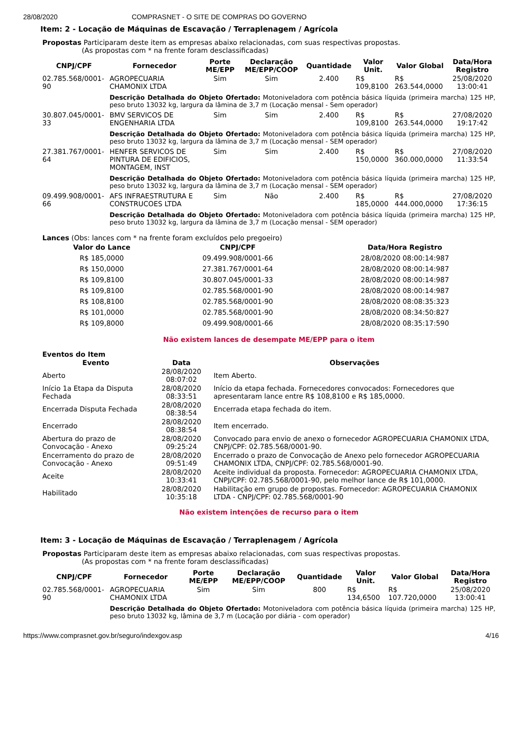28/08/2020 COMPRASNET - O SITE DE COMPRAS DO GOVERNO
Item: 2 - Locação de Máquinas de Escavação / Terraplenagem / Agrícola
Propostas Participaram deste item as empresas abaixo relacionadas, com suas respectivas propostas.
(As propostas com * na frente foram desclassificadas)
| CNPJ/CPF | Fornecedor | Porte ME/EPP | Declaração ME/EPP/COOP | Quantidade | Valor Unit. | Valor Global | Data/Hora Registro |
| --- | --- | --- | --- | --- | --- | --- | --- |
| 02.785.568/0001-90 | AGROPECUARIA CHAMONIX LTDA | Sim | Sim | 2.400 | R$ 109,8100 | R$ 263.544,0000 | 25/08/2020 13:00:41 |
| | Descrição Detalhada do Objeto Ofertado: Motoniveladora com potência básica líquida (primeira marcha) 125 HP, peso bruto 13032 kg, largura da lâmina de 3,7 m (Locação mensal - Sem operador) | | | | | | |
| 30.807.045/0001-33 | BMV SERVICOS DE ENGENHARIA LTDA | Sim | Sim | 2.400 | R$ 109,8100 | R$ 263.544,0000 | 27/08/2020 19:17:42 |
| | Descrição Detalhada do Objeto Ofertado: Motoniveladora com potência básica líquida (primeira marcha) 125 HP, peso bruto 13032 kg, largura da lâmina de 3,7 m (Locação mensal - SEM operador) | | | | | | |
| 27.381.767/0001-64 | HENFER SERVICOS DE PINTURA DE EDIFICIOS, MONTAGEM, INST | Sim | Sim | 2.400 | R$ 150,0000 | R$ 360.000,0000 | 27/08/2020 11:33:54 |
| | Descrição Detalhada do Objeto Ofertado: Motoniveladora com potência básica líquida (primeira marcha) 125 HP, peso bruto 13032 kg, largura da lâmina de 3,7 m (Locação mensal - SEM operador) | | | | | | |
| 09.499.908/0001-66 | AFS INFRAESTRUTURA E CONSTRUCOES LTDA | Sim | Não | 2.400 | R$ 185,0000 | R$ 444.000,0000 | 27/08/2020 17:36:15 |
| | Descrição Detalhada do Objeto Ofertado: Motoniveladora com potência básica líquida (primeira marcha) 125 HP, peso bruto 13032 kg, largura da lâmina de 3,7 m (Locação mensal - SEM operador) | | | | | | |
Lances (Obs: lances com * na frente foram excluídos pelo pregoeiro)
| Valor do Lance | CNPJ/CPF | Data/Hora Registro |
| --- | --- | --- |
| R$ 185,0000 | 09.499.908/0001-66 | 28/08/2020 08:00:14:987 |
| R$ 150,0000 | 27.381.767/0001-64 | 28/08/2020 08:00:14:987 |
| R$ 109,8100 | 30.807.045/0001-33 | 28/08/2020 08:00:14:987 |
| R$ 109,8100 | 02.785.568/0001-90 | 28/08/2020 08:00:14:987 |
| R$ 108,8100 | 02.785.568/0001-90 | 28/08/2020 08:08:35:323 |
| R$ 101,0000 | 02.785.568/0001-90 | 28/08/2020 08:34:50:827 |
| R$ 109,8000 | 09.499.908/0001-66 | 28/08/2020 08:35:17:590 |
Não existem lances de desempate ME/EPP para o item
Eventos do Item
| Evento | Data | Observações |
| --- | --- | --- |
| Aberto | 28/08/2020 08:07:02 | Item Aberto. |
| Início 1a Etapa da Disputa Fechada | 28/08/2020 08:33:51 | Início da etapa fechada. Fornecedores convocados: Fornecedores que apresentaram lance entre R$ 108,8100 e R$ 185,0000. |
| Encerrada Disputa Fechada | 28/08/2020 08:38:54 | Encerrada etapa fechada do item. |
| Encerrado | 28/08/2020 08:38:54 | Item encerrado. |
| Abertura do prazo de Convocação - Anexo | 28/08/2020 09:25:24 | Convocado para envio de anexo o fornecedor AGROPECUARIA CHAMONIX LTDA, CNPJ/CPF: 02.785.568/0001-90. |
| Encerramento do prazo de Convocação - Anexo | 28/08/2020 09:51:49 | Encerrado o prazo de Convocação de Anexo pelo fornecedor AGROPECUARIA CHAMONIX LTDA, CNPJ/CPF: 02.785.568/0001-90. |
| Aceite | 28/08/2020 10:33:41 | Aceite individual da proposta. Fornecedor: AGROPECUARIA CHAMONIX LTDA, CNPJ/CPF: 02.785.568/0001-90, pelo melhor lance de R$ 101,0000. |
| Habilitado | 28/08/2020 10:35:18 | Habilitação em grupo de propostas. Fornecedor: AGROPECUARIA CHAMONIX LTDA - CNPJ/CPF: 02.785.568/0001-90 |
Não existem intenções de recurso para o item
Item: 3 - Locação de Máquinas de Escavação / Terraplenagem / Agrícola
Propostas Participaram deste item as empresas abaixo relacionadas, com suas respectivas propostas.
(As propostas com * na frente foram desclassificadas)
| CNPJ/CPF | Fornecedor | Porte ME/EPP | Declaração ME/EPP/COOP | Quantidade | Valor Unit. | Valor Global | Data/Hora Registro |
| --- | --- | --- | --- | --- | --- | --- | --- |
| 02.785.568/0001-90 | AGROPECUARIA CHAMONIX LTDA | Sim | Sim | 800 | R$ 134,6500 | R$ 107.720,0000 | 25/08/2020 13:00:41 |
| | Descrição Detalhada do Objeto Ofertado: Motoniveladora com potência básica líquida (primeira marcha) 125 HP, peso bruto 13032 kg, lâmina de 3,7 m (Locação por diária - com operador) | | | | | | |
https://www.comprasnet.gov.br/seguro/indexgov.asp 4/16